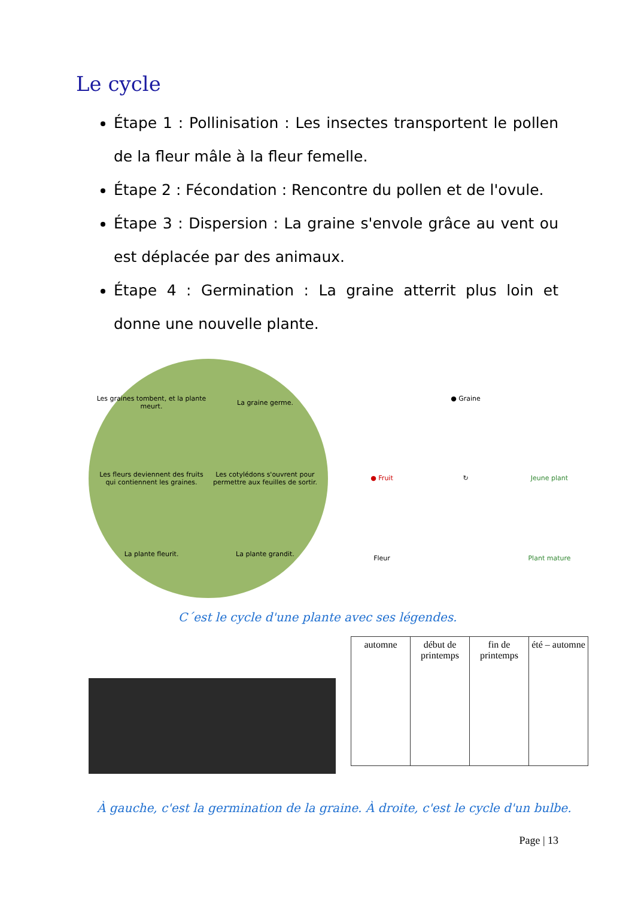Le cycle
Étape 1 : Pollinisation : Les insectes transportent le pollen de la fleur mâle à la fleur femelle.
Étape 2 : Fécondation : Rencontre du pollen et de l'ovule.
Étape 3 : Dispersion : La graine s'envole grâce au vent ou est déplacée par des animaux.
Étape 4 : Germination : La graine atterrit plus loin et donne une nouvelle plante.
Les graines tombent, et la plante meurt.
La graine germe.
Les fleurs deviennent des fruits qui contiennent les graines.
Les cotylédons s'ouvrent pour permettre aux feuilles de sortir.
La plante fleurit.
La plante grandit.
● Graine
● Fruit
↻
Jeune plant
Fleur
Plant mature
C´est le cycle d'une plante avec ses légendes.
automne début de printemps fin de printemps été – automne
À gauche, c'est la germination de la graine. À droite, c'est le cycle d'un bulbe.
Page | 13